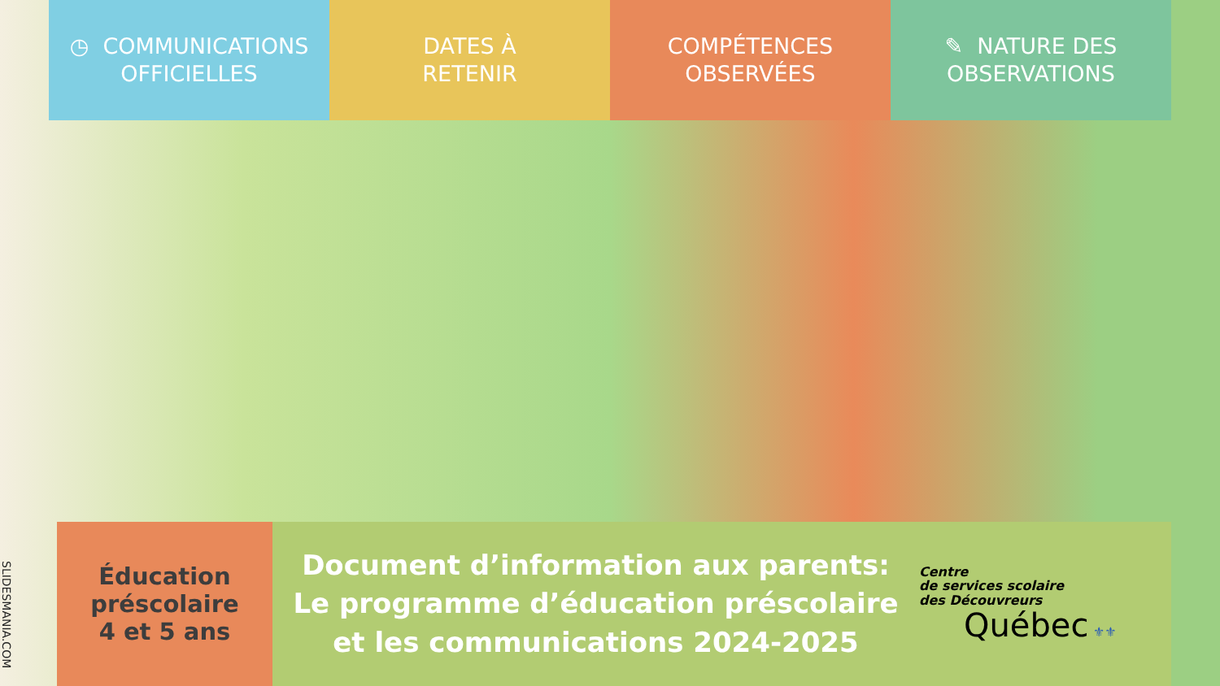◷ COMMUNICATIONS
OFFICIELLES
DATES À
RETENIR
COMPÉTENCES
OBSERVÉES
✎ NATURE DES
OBSERVATIONS
SLIDESMANIA.COM
Éducation
préscolaire
4 et 5 ans
Document d’information aux parents:
Le programme d’éducation préscolaire
et les communications 2024-2025
Centre
de services scolaire
des Découvreurs
Québec ⚜⚜